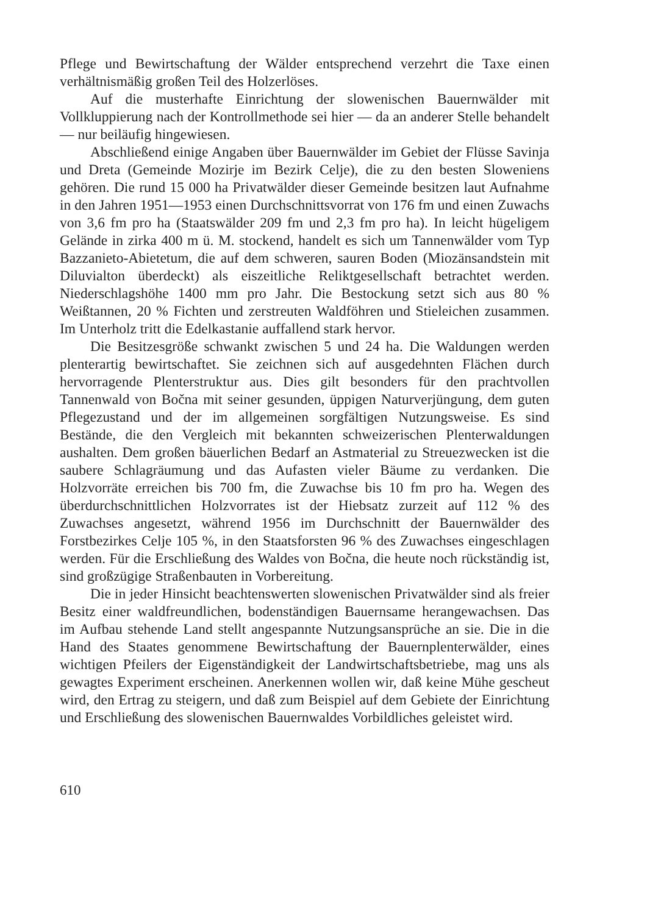Pflege und Bewirtschaftung der Wälder entsprechend verzehrt die Taxe einen verhältnismäßig großen Teil des Holzerlöses.
Auf die musterhafte Einrichtung der slowenischen Bauernwälder mit Vollkluppierung nach der Kontrollmethode sei hier — da an anderer Stelle behandelt — nur beiläufig hingewiesen.
Abschließend einige Angaben über Bauernwälder im Gebiet der Flüsse Savinja und Dreta (Gemeinde Mozirje im Bezirk Celje), die zu den besten Sloweniens gehören. Die rund 15 000 ha Privatwälder dieser Gemeinde besitzen laut Aufnahme in den Jahren 1951—1953 einen Durchschnittsvorrat von 176 fm und einen Zuwachs von 3,6 fm pro ha (Staatswälder 209 fm und 2,3 fm pro ha). In leicht hügeligem Gelände in zirka 400 m ü. M. stockend, handelt es sich um Tannenwälder vom Typ Bazzanieto-Abietetum, die auf dem schweren, sauren Boden (Miozänsandstein mit Diluvialton überdeckt) als eiszeitliche Reliktgesellschaft betrachtet werden. Niederschlagshöhe 1400 mm pro Jahr. Die Bestockung setzt sich aus 80 % Weißtannen, 20 % Fichten und zerstreuten Waldföhren und Stieleichen zusammen. Im Unterholz tritt die Edelkastanie auffallend stark hervor.
Die Besitzesgröße schwankt zwischen 5 und 24 ha. Die Waldungen werden plenterartig bewirtschaftet. Sie zeichnen sich auf ausgedehnten Flächen durch hervorragende Plenterstruktur aus. Dies gilt besonders für den prachtvollen Tannenwald von Bočna mit seiner gesunden, üppigen Naturverjüngung, dem guten Pflegezustand und der im allgemeinen sorgfältigen Nutzungsweise. Es sind Bestände, die den Vergleich mit bekannten schweizerischen Plenterwaldungen aushalten. Dem großen bäuerlichen Bedarf an Astmaterial zu Streuezwecken ist die saubere Schlagräumung und das Aufasten vieler Bäume zu verdanken. Die Holzvorräte erreichen bis 700 fm, die Zuwachse bis 10 fm pro ha. Wegen des überdurchschnittlichen Holzvorrates ist der Hiebsatz zurzeit auf 112 % des Zuwachses angesetzt, während 1956 im Durchschnitt der Bauernwälder des Forstbezirkes Celje 105 %, in den Staatsforsten 96 % des Zuwachses eingeschlagen werden. Für die Erschließung des Waldes von Bočna, die heute noch rückständig ist, sind großzügige Straßenbauten in Vorbereitung.
Die in jeder Hinsicht beachtenswerten slowenischen Privatwälder sind als freier Besitz einer waldfreundlichen, bodenständigen Bauernsame herangewachsen. Das im Aufbau stehende Land stellt angespannte Nutzungsansprüche an sie. Die in die Hand des Staates genommene Bewirtschaftung der Bauernplenterwälder, eines wichtigen Pfeilers der Eigenständigkeit der Landwirtschaftsbetriebe, mag uns als gewagtes Experiment erscheinen. Anerkennen wollen wir, daß keine Mühe gescheut wird, den Ertrag zu steigern, und daß zum Beispiel auf dem Gebiete der Einrichtung und Erschließung des slowenischen Bauernwaldes Vorbildliches geleistet wird.
610